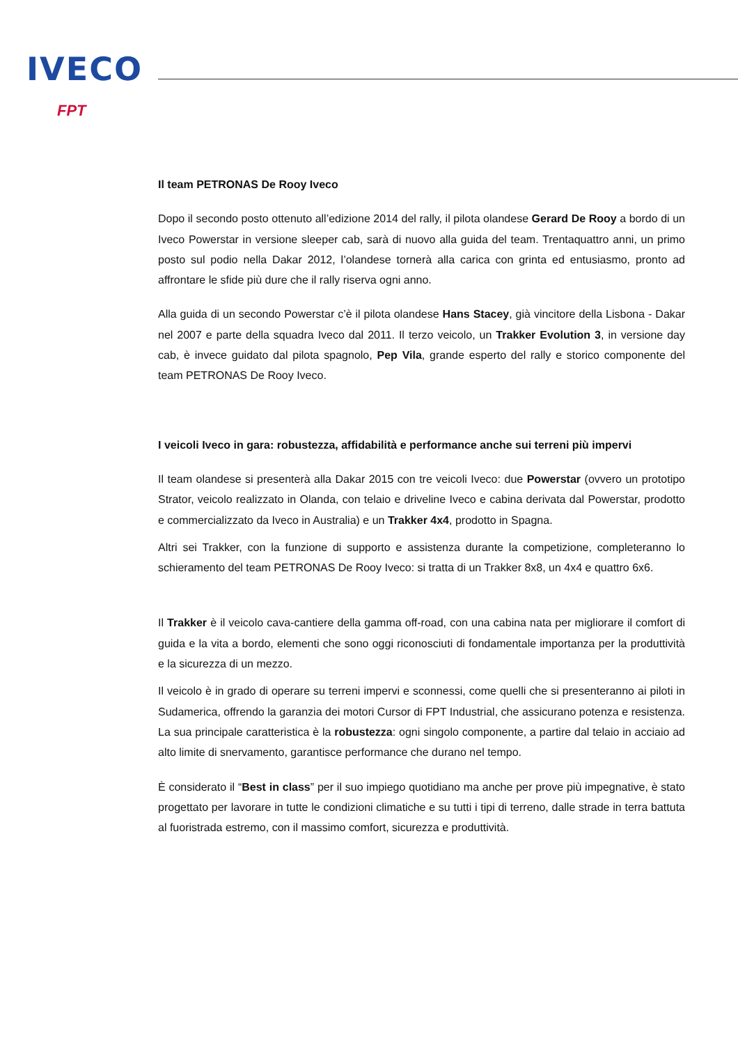IVECO
FPT
Il team PETRONAS De Rooy Iveco
Dopo il secondo posto ottenuto all’edizione 2014 del rally, il pilota olandese Gerard De Rooy a bordo di un Iveco Powerstar in versione sleeper cab, sarà di nuovo alla guida del team. Trentaquattro anni, un primo posto sul podio nella Dakar 2012, l’olandese tornerà alla carica con grinta ed entusiasmo, pronto ad affrontare le sfide più dure che il rally riserva ogni anno.
Alla guida di un secondo Powerstar c’è il pilota olandese Hans Stacey, già vincitore della Lisbona - Dakar nel 2007 e parte della squadra Iveco dal 2011. Il terzo veicolo, un Trakker Evolution 3, in versione day cab, è invece guidato dal pilota spagnolo, Pep Vila, grande esperto del rally e storico componente del team PETRONAS De Rooy Iveco.
I veicoli Iveco in gara: robustezza, affidabilità e performance anche sui terreni più impervi
Il team olandese si presenterà alla Dakar 2015 con tre veicoli Iveco: due Powerstar (ovvero un prototipo Strator, veicolo realizzato in Olanda, con telaio e driveline Iveco e cabina derivata dal Powerstar, prodotto e commercializzato da Iveco in Australia) e un Trakker 4x4, prodotto in Spagna.
Altri sei Trakker, con la funzione di supporto e assistenza durante la competizione, completeranno lo schieramento del team PETRONAS De Rooy Iveco: si tratta di un Trakker 8x8, un 4x4 e quattro 6x6.
Il Trakker è il veicolo cava-cantiere della gamma off-road, con una cabina nata per migliorare il comfort di guida e la vita a bordo, elementi che sono oggi riconosciuti di fondamentale importanza per la produttività e la sicurezza di un mezzo.
Il veicolo è in grado di operare su terreni impervi e sconnessi, come quelli che si presenteranno ai piloti in Sudamerica, offrendo la garanzia dei motori Cursor di FPT Industrial, che assicurano potenza e resistenza. La sua principale caratteristica è la robustezza: ogni singolo componente, a partire dal telaio in acciaio ad alto limite di snervamento, garantisce performance che durano nel tempo.
È considerato il “Best in class” per il suo impiego quotidiano ma anche per prove più impegnative, è stato progettato per lavorare in tutte le condizioni climatiche e su tutti i tipi di terreno, dalle strade in terra battuta al fuoristrada estremo, con il massimo comfort, sicurezza e produttività.